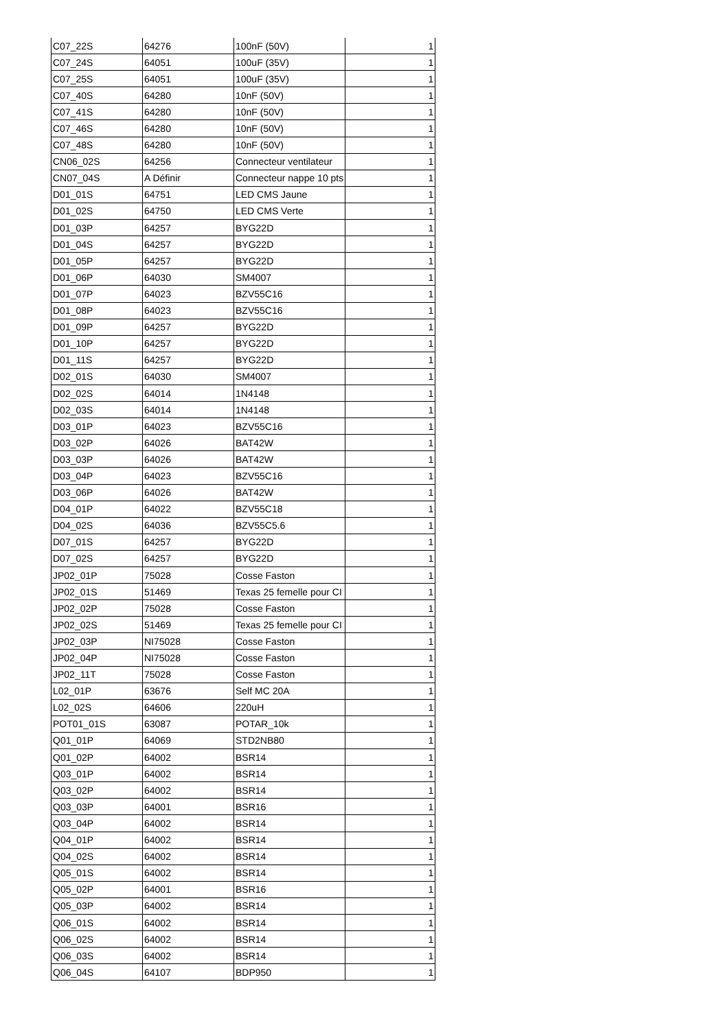| C07_22S | 64276 | 100nF (50V) | 1 |
| C07_24S | 64051 | 100uF (35V) | 1 |
| C07_25S | 64051 | 100uF (35V) | 1 |
| C07_40S | 64280 | 10nF (50V) | 1 |
| C07_41S | 64280 | 10nF (50V) | 1 |
| C07_46S | 64280 | 10nF (50V) | 1 |
| C07_48S | 64280 | 10nF (50V) | 1 |
| CN06_02S | 64256 | Connecteur ventilateur | 1 |
| CN07_04S | A Définir | Connecteur nappe 10 pts | 1 |
| D01_01S | 64751 | LED CMS Jaune | 1 |
| D01_02S | 64750 | LED CMS Verte | 1 |
| D01_03P | 64257 | BYG22D | 1 |
| D01_04S | 64257 | BYG22D | 1 |
| D01_05P | 64257 | BYG22D | 1 |
| D01_06P | 64030 | SM4007 | 1 |
| D01_07P | 64023 | BZV55C16 | 1 |
| D01_08P | 64023 | BZV55C16 | 1 |
| D01_09P | 64257 | BYG22D | 1 |
| D01_10P | 64257 | BYG22D | 1 |
| D01_11S | 64257 | BYG22D | 1 |
| D02_01S | 64030 | SM4007 | 1 |
| D02_02S | 64014 | 1N4148 | 1 |
| D02_03S | 64014 | 1N4148 | 1 |
| D03_01P | 64023 | BZV55C16 | 1 |
| D03_02P | 64026 | BAT42W | 1 |
| D03_03P | 64026 | BAT42W | 1 |
| D03_04P | 64023 | BZV55C16 | 1 |
| D03_06P | 64026 | BAT42W | 1 |
| D04_01P | 64022 | BZV55C18 | 1 |
| D04_02S | 64036 | BZV55C5.6 | 1 |
| D07_01S | 64257 | BYG22D | 1 |
| D07_02S | 64257 | BYG22D | 1 |
| JP02_01P | 75028 | Cosse Faston | 1 |
| JP02_01S | 51469 | Texas 25 femelle pour CI | 1 |
| JP02_02P | 75028 | Cosse Faston | 1 |
| JP02_02S | 51469 | Texas 25 femelle pour CI | 1 |
| JP02_03P | NI75028 | Cosse Faston | 1 |
| JP02_04P | NI75028 | Cosse Faston | 1 |
| JP02_11T | 75028 | Cosse Faston | 1 |
| L02_01P | 63676 | Self MC 20A | 1 |
| L02_02S | 64606 | 220uH | 1 |
| POT01_01S | 63087 | POTAR_10k | 1 |
| Q01_01P | 64069 | STD2NB80 | 1 |
| Q01_02P | 64002 | BSR14 | 1 |
| Q03_01P | 64002 | BSR14 | 1 |
| Q03_02P | 64002 | BSR14 | 1 |
| Q03_03P | 64001 | BSR16 | 1 |
| Q03_04P | 64002 | BSR14 | 1 |
| Q04_01P | 64002 | BSR14 | 1 |
| Q04_02S | 64002 | BSR14 | 1 |
| Q05_01S | 64002 | BSR14 | 1 |
| Q05_02P | 64001 | BSR16 | 1 |
| Q05_03P | 64002 | BSR14 | 1 |
| Q06_01S | 64002 | BSR14 | 1 |
| Q06_02S | 64002 | BSR14 | 1 |
| Q06_03S | 64002 | BSR14 | 1 |
| Q06_04S | 64107 | BDP950 | 1 |